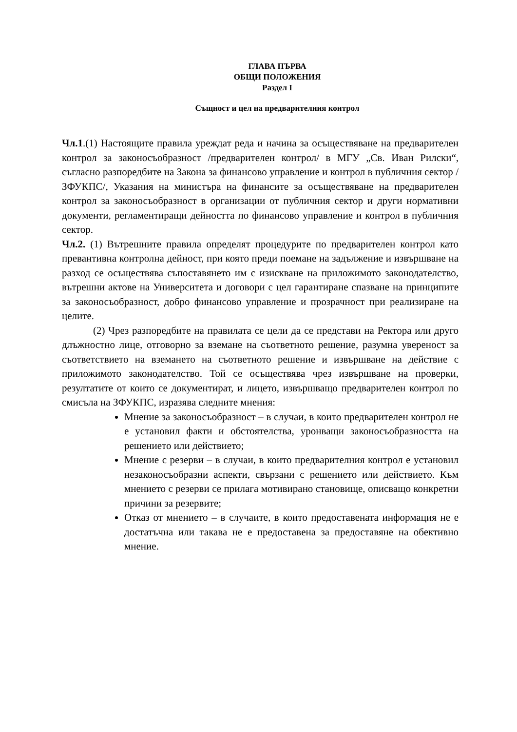ГЛАВА ПЪРВА
ОБЩИ ПОЛОЖЕНИЯ
Раздел I
Същност и цел на предварителния контрол
Чл.1.(1) Настоящите правила уреждат реда и начина за осъществяване на предварителен контрол за законосъобразност /предварителен контрол/ в МГУ „Св. Иван Рилски“, съгласно разпоредбите на Закона за финансово управление и контрол в публичния сектор /ЗФУКПС/, Указания на министъра на финансите за осъществяване на предварителен контрол за законосъобразност в организации от публичния сектор и други нормативни документи, регламентиращи дейността по финансово управление и контрол в публичния сектор.
Чл.2. (1) Вътрешните правила определят процедурите по предварителен контрол като превантивна контролна дейност, при която преди поемане на задължение и извършване на разход се осъществява съпоставянето им с изискване на приложимото законодателство, вътрешни актове на Университета и договори с цел гарантиране спазване на принципите за законосъобразност, добро финансово управление и прозрачност при реализиране на целите.
(2) Чрез разпоредбите на правилата се цели да се представи на Ректора или друго длъжностно лице, отговорно за вземане на съответното решение, разумна увереност за съответствието на вземането на съответното решение и извършване на действие с приложимото законодателство. Той се осъществява чрез извършване на проверки, резултатите от които се документират, и лицето, извършващо предварителен контрол по смисъла на ЗФУКПС, изразява следните мнения:
Мнение за законосъобразност – в случаи, в които предварителен контрол не е установил факти и обстоятелства, уронващи законосъобразността на решението или действието;
Мнение с резерви – в случаи, в които предварителния контрол е установил незаконосъобразни аспекти, свързани с решението или действието. Към мнението с резерви се прилага мотивирано становище, описващо конкретни причини за резервите;
Отказ от мнението – в случаите, в които предоставената информация не е достатъчна или такава не е предоставена за предоставяне на обективно мнение.